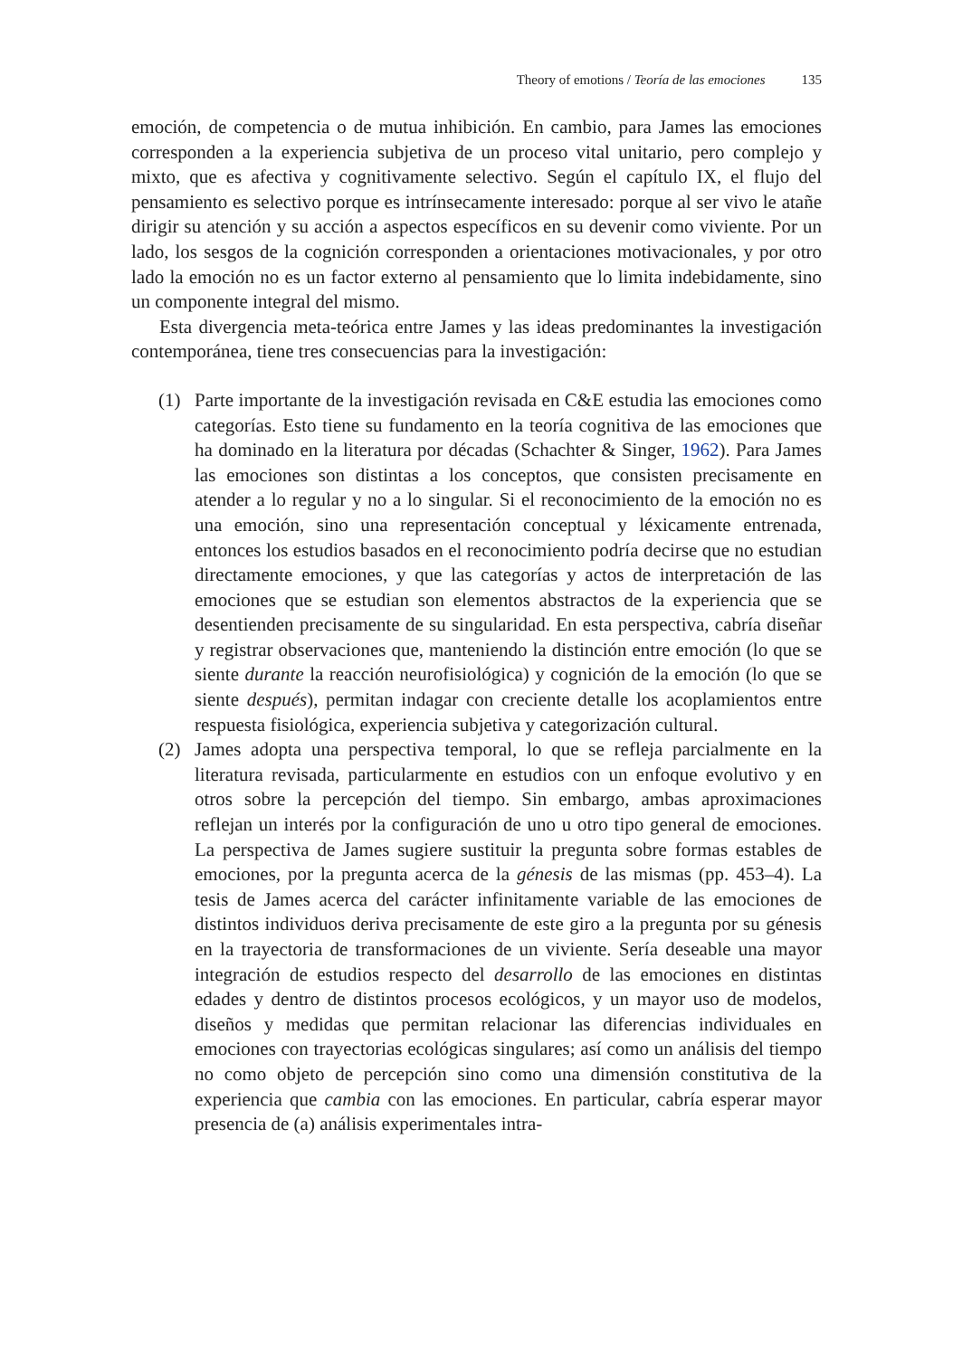Theory of emotions / Teoría de las emociones 135
emoción, de competencia o de mutua inhibición. En cambio, para James las emociones corresponden a la experiencia subjetiva de un proceso vital unitario, pero complejo y mixto, que es afectiva y cognitivamente selectivo. Según el capítulo IX, el flujo del pensamiento es selectivo porque es intrínsecamente interesado: porque al ser vivo le atañe dirigir su atención y su acción a aspectos específicos en su devenir como viviente. Por un lado, los sesgos de la cognición corresponden a orientaciones motivacionales, y por otro lado la emoción no es un factor externo al pensamiento que lo limita indebidamente, sino un componente integral del mismo.
Esta divergencia meta-teórica entre James y las ideas predominantes la investigación contemporánea, tiene tres consecuencias para la investigación:
(1) Parte importante de la investigación revisada en C&E estudia las emociones como categorías. Esto tiene su fundamento en la teoría cognitiva de las emociones que ha dominado en la literatura por décadas (Schachter & Singer, 1962). Para James las emociones son distintas a los conceptos, que consisten precisamente en atender a lo regular y no a lo singular. Si el reconocimiento de la emoción no es una emoción, sino una representación conceptual y léxicamente entrenada, entonces los estudios basados en el reconocimiento podría decirse que no estudian directamente emociones, y que las categorías y actos de interpretación de las emociones que se estudian son elementos abstractos de la experiencia que se desentienden precisamente de su singularidad. En esta perspectiva, cabría diseñar y registrar observaciones que, manteniendo la distinción entre emoción (lo que se siente durante la reacción neurofisiológica) y cognición de la emoción (lo que se siente después), permitan indagar con creciente detalle los acoplamientos entre respuesta fisiológica, experiencia subjetiva y categorización cultural.
(2) James adopta una perspectiva temporal, lo que se refleja parcialmente en la literatura revisada, particularmente en estudios con un enfoque evolutivo y en otros sobre la percepción del tiempo. Sin embargo, ambas aproximaciones reflejan un interés por la configuración de uno u otro tipo general de emociones. La perspectiva de James sugiere sustituir la pregunta sobre formas estables de emociones, por la pregunta acerca de la génesis de las mismas (pp. 453–4). La tesis de James acerca del carácter infinitamente variable de las emociones de distintos individuos deriva precisamente de este giro a la pregunta por su génesis en la trayectoria de transformaciones de un viviente. Sería deseable una mayor integración de estudios respecto del desarrollo de las emociones en distintas edades y dentro de distintos procesos ecológicos, y un mayor uso de modelos, diseños y medidas que permitan relacionar las diferencias individuales en emociones con trayectorias ecológicas singulares; así como un análisis del tiempo no como objeto de percepción sino como una dimensión constitutiva de la experiencia que cambia con las emociones. En particular, cabría esperar mayor presencia de (a) análisis experimentales intra-